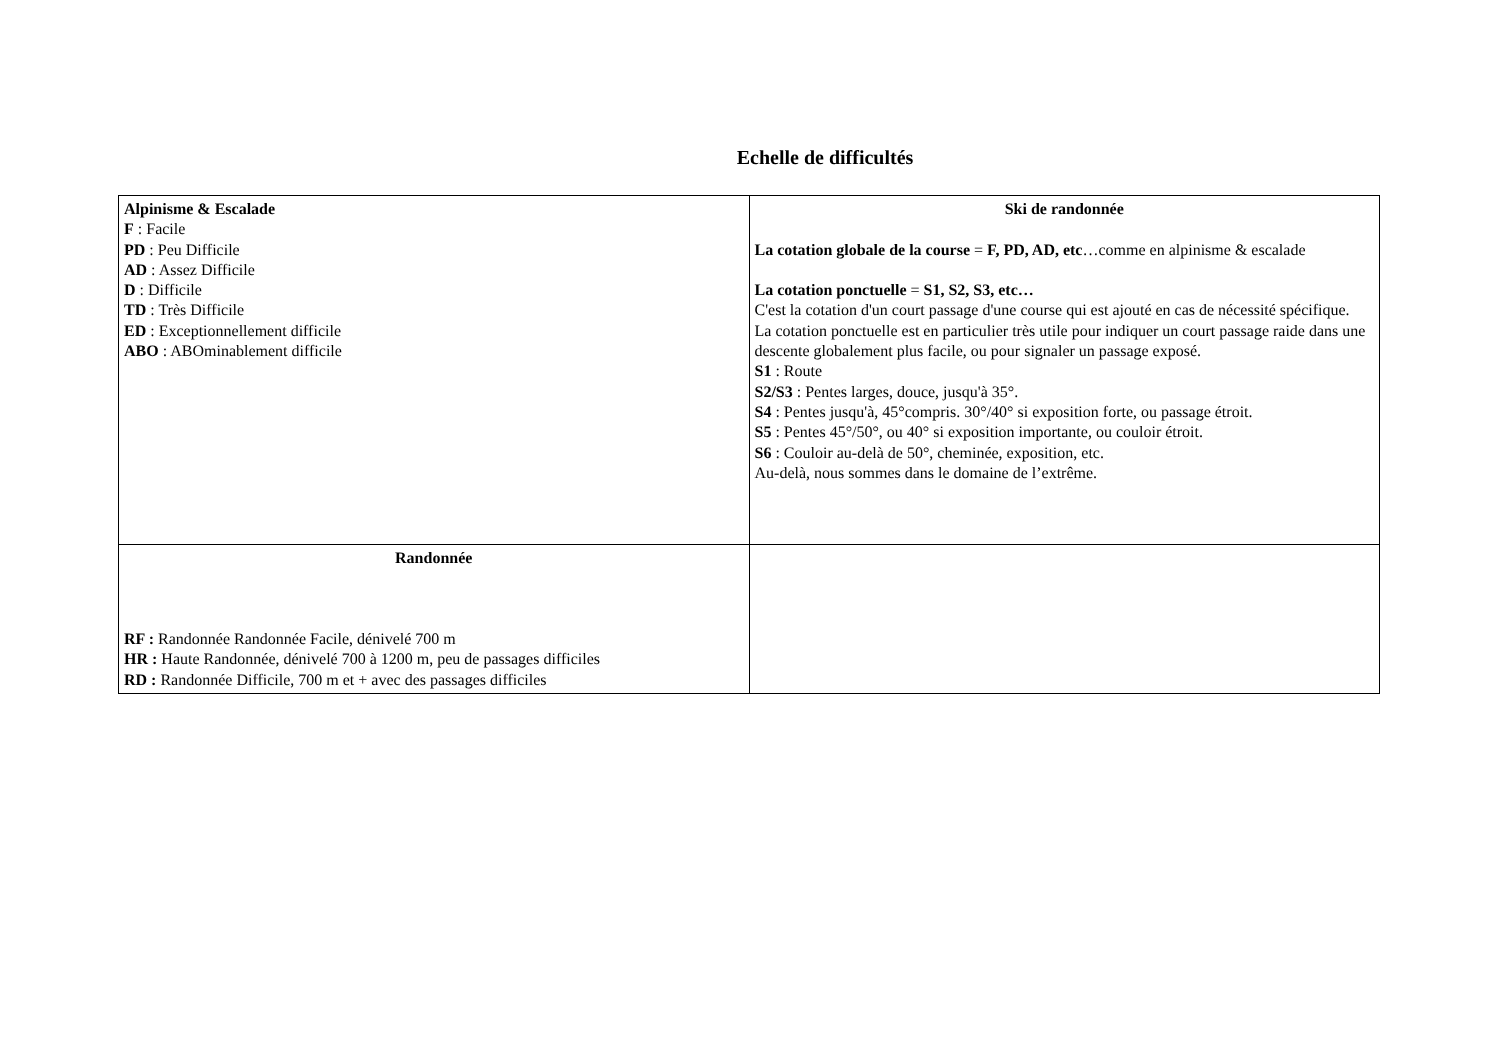Echelle de difficultés
| Alpinisme & Escalade F : Facile PD : Peu Difficile AD : Assez Difficile D : Difficile TD : Très Difficile ED : Exceptionnellement difficile ABO : ABOminablement difficile | Ski de randonnée La cotation globale de la course = F, PD, AD, etc …comme en alpinisme & escalade La cotation ponctuelle = S1, S2, S3, etc… C'est la cotation d'un court passage d'une course qui est ajouté en cas de nécessité spécifique. La cotation ponctuelle est en particulier très utile pour indiquer un court passage raide dans une descente globalement plus facile, ou pour signaler un passage exposé. S1 : Route S2/S3 : Pentes larges, douce, jusqu'à 35°. S4 : Pentes jusqu'à, 45°compris. 30°/40° si exposition forte, ou passage étroit. S5 : Pentes 45°/50°, ou 40° si exposition importante, ou couloir étroit. S6 : Couloir au-delà de 50°, cheminée, exposition, etc. Au-delà, nous sommes dans le domaine de l’extrême. |
| Randonnée RF : Randonnée Randonnée Facile, dénivelé 700 m HR : Haute Randonnée, dénivelé 700 à 1200 m, peu de passages difficiles RD : Randonnée Difficile, 700 m et + avec des passages difficiles | |